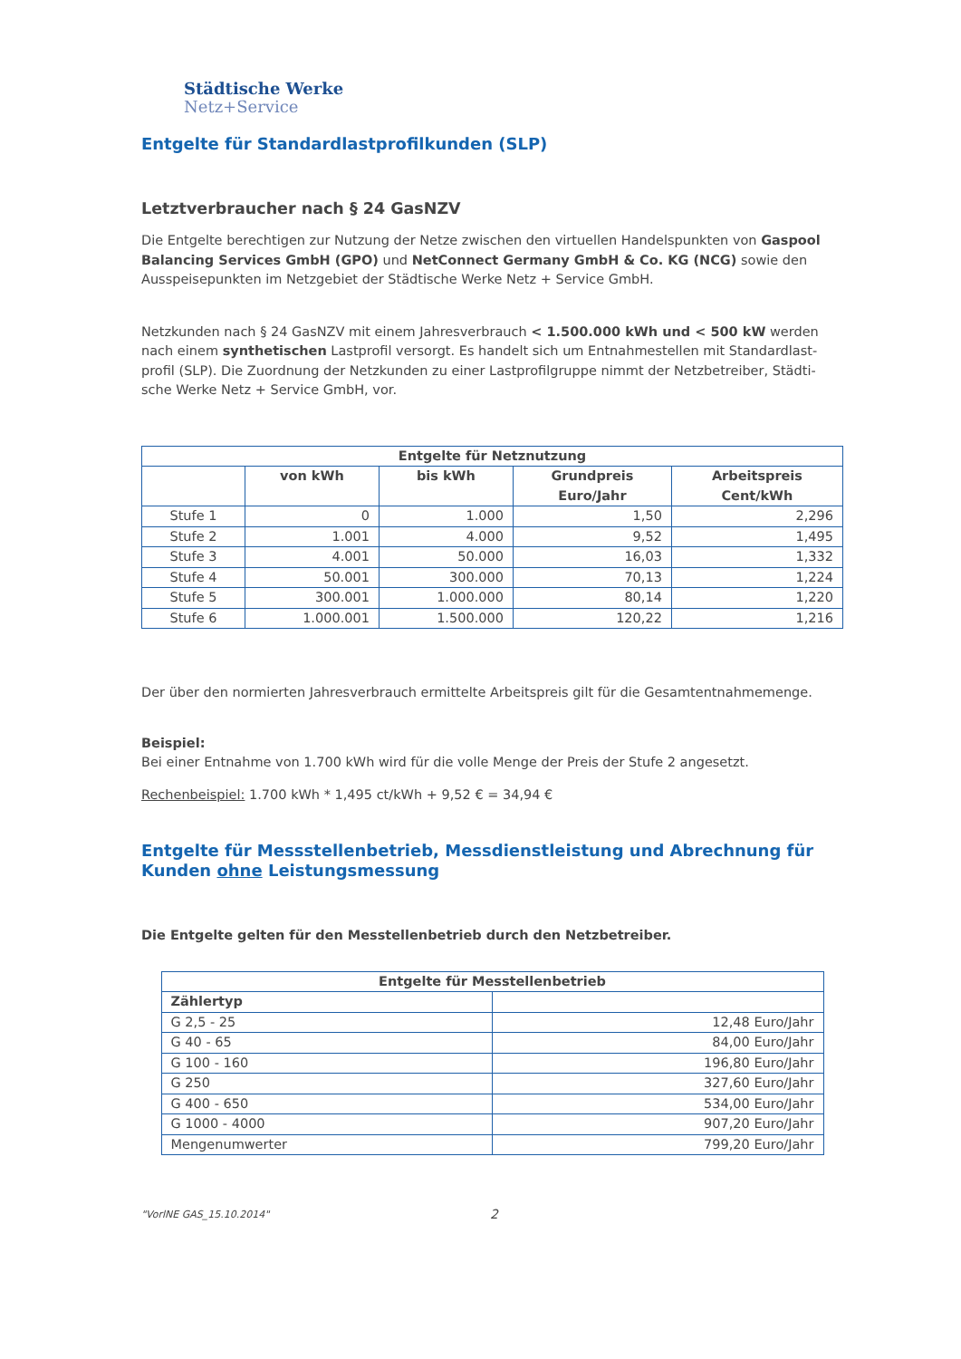Städtische Werke
Netz+Service
Entgelte für Standardlastprofilkunden (SLP)
Letztverbraucher nach § 24 GasNZV
Die Entgelte berechtigen zur Nutzung der Netze zwischen den virtuellen Handelspunkten von Gaspool Balancing Services GmbH (GPO) und NetConnect Germany GmbH & Co. KG (NCG) sowie den Ausspeisepunkten im Netzgebiet der Städtische Werke Netz + Service GmbH.
Netzkunden nach § 24 GasNZV mit einem Jahresverbrauch < 1.500.000 kWh und < 500 kW werden nach einem synthetischen Lastprofil versorgt. Es handelt sich um Entnahmestellen mit Standardlast-profil (SLP). Die Zuordnung der Netzkunden zu einer Lastprofilgruppe nimmt der Netzbetreiber, Städti-sche Werke Netz + Service GmbH, vor.
| Entgelte für Netznutzung | | | | |
| --- | --- | --- | --- | --- |
| | von kWh | bis kWh | Grundpreis Euro/Jahr | Arbeitspreis Cent/kWh |
| Stufe 1 | 0 | 1.000 | 1,50 | 2,296 |
| Stufe 2 | 1.001 | 4.000 | 9,52 | 1,495 |
| Stufe 3 | 4.001 | 50.000 | 16,03 | 1,332 |
| Stufe 4 | 50.001 | 300.000 | 70,13 | 1,224 |
| Stufe 5 | 300.001 | 1.000.000 | 80,14 | 1,220 |
| Stufe 6 | 1.000.001 | 1.500.000 | 120,22 | 1,216 |
Der über den normierten Jahresverbrauch ermittelte Arbeitspreis gilt für die Gesamtentnahmemenge.
Beispiel:
Bei einer Entnahme von 1.700 kWh wird für die volle Menge der Preis der Stufe 2 angesetzt.
Rechenbeispiel: 1.700 kWh * 1,495 ct/kWh + 9,52 € = 34,94 €
Entgelte für Messstellenbetrieb, Messdienstleistung und Abrechnung für Kunden ohne Leistungsmessung
Die Entgelte gelten für den Messtellenbetrieb durch den Netzbetreiber.
| Entgelte für Messtellenbetrieb | |
| --- | --- |
| Zählertyp | |
| G 2,5 - 25 | 12,48 Euro/Jahr |
| G 40 - 65 | 84,00 Euro/Jahr |
| G 100 - 160 | 196,80 Euro/Jahr |
| G 250 | 327,60 Euro/Jahr |
| G 400 - 650 | 534,00 Euro/Jahr |
| G 1000 - 4000 | 907,20 Euro/Jahr |
| Mengenumwerter | 799,20 Euro/Jahr |
"VorlNE GAS_15.10.2014" 2